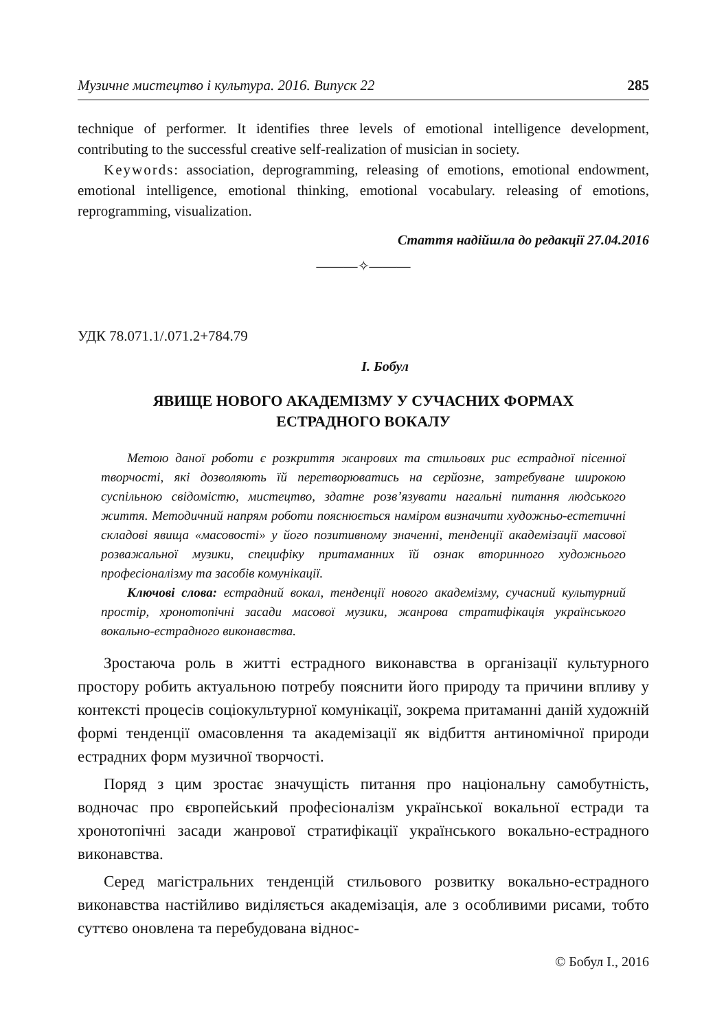Музичне мистецтво і культура. 2016. Випуск 22 285
technique of performer. It identifies three levels of emotional intelligence development, contributing to the successful creative self-realization of musician in society.
Keywords: association, deprogramming, releasing of emotions, emotional endowment, emotional intelligence, emotional thinking, emotional vocabulary. releasing of emotions, reprogramming, visualization.
Стаття надійшла до редакції 27.04.2016
———✧———
УДК 78.071.1/.071.2+784.79
І. Бобул
ЯВИЩЕ НОВОГО АКАДЕМІЗМУ У СУЧАСНИХ ФОРМАХ
ЕСТРАДНОГО ВОКАЛУ
Метою даної роботи є розкриття жанрових та стильових рис естрадної пісенної творчості, які дозволяють їй перетворюватись на серйозне, затребуване широкою суспільною свідомістю, мистецтво, здатне розв’язувати нагальні питання людського життя. Методичний напрям роботи пояснюється наміром визначити художньо-естетичні складові явища «масовості» у його позитивному значенні, тенденції академізації масової розважальної музики, специфіку притаманних їй ознак вторинного художнього професіоналізму та засобів комунікації.
Ключові слова: естрадний вокал, тенденції нового академізму, сучасний культурний простір, хронотопічні засади масової музики, жанрова стратифікація українського вокально-естрадного виконавства.
Зростаюча роль в житті естрадного виконавства в організації культурного простору робить актуальною потребу пояснити його природу та причини впливу у контексті процесів соціокультурної комунікації, зокрема притаманні даній художній формі тенденції омасовлення та академізації як відбиття антиномічної природи естрадних форм музичної творчості.
Поряд з цим зростає значущість питання про національну самобутність, водночас про європейський професіоналізм української вокальної естради та хронотопічні засади жанрової стратифікації українського вокально-естрадного виконавства.
Серед магістральних тенденцій стильового розвитку вокально-естрадного виконавства настійливо виділяється академізація, але з особливими рисами, тобто суттєво оновлена та перебудована віднос-
© Бобул І., 2016